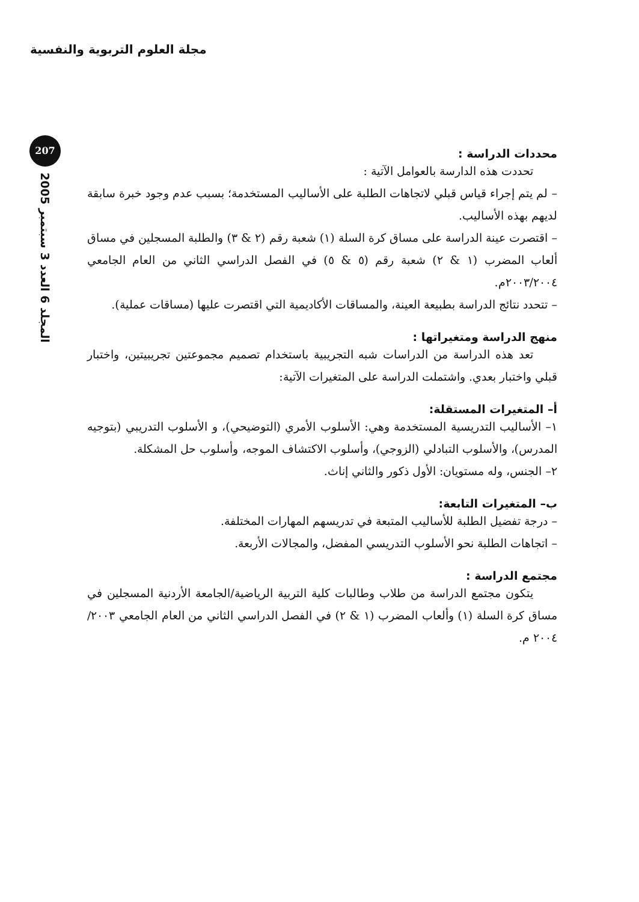مجلة العلوم التربوية والنفسية
207
المجلد 6 العدد 3 سبتمبر 2005
محددات الدراسة :
تحددت هذه الدارسة بالعوامل الآتية :
– لم يتم إجراء قياس قبلي لاتجاهات الطلبة على الأساليب المستخدمة؛ بسبب عدم وجود خبرة سابقة لديهم بهذه الأساليب.
– اقتصرت عينة الدراسة على مساق كرة السلة (١) شعبة رقم (٢ & ٣) والطلبة المسجلين في مساق ألعاب المضرب (١ & ٢) شعبة رقم (٥ & ٥) في الفصل الدراسي الثاني من العام الجامعي ٢٠٠٣/٢٠٠٤م.
– تتحدد نتائج الدراسة بطبيعة العينة، والمساقات الأكاديمية التي اقتصرت عليها (مساقات عملية).
منهج الدراسة ومتغيراتها :
تعد هذه الدراسة من الدراسات شبه التجريبية باستخدام تصميم مجموعتين تجريبيتين، واختبار قبلي واختبار بعدي. واشتملت الدراسة على المتغيرات الآتية:
أ– المتغيرات المستقلة:
١– الأساليب التدريسية المستخدمة وهي: الأسلوب الأمري (التوضيحي)، و الأسلوب التدريبي (بتوجيه المدرس)، والأسلوب التبادلي (الزوجي)، وأسلوب الاكتشاف الموجه، وأسلوب حل المشكلة.
٢– الجنس، وله مستويان: الأول ذكور والثاني إناث.
ب– المتغيرات التابعة:
– درجة تفضيل الطلبة للأساليب المتبعة في تدريسهم المهارات المختلفة.
– اتجاهات الطلبة نحو الأسلوب التدريسي المفضل، والمجالات الأربعة.
مجتمع الدراسة :
يتكون مجتمع الدراسة من طلاب وطالبات كلية التربية الرياضية/الجامعة الأردنية المسجلين في مساق كرة السلة (١) وألعاب المضرب (١ & ٢) في الفصل الدراسي الثاني من العام الجامعي ٢٠٠٣/ ٢٠٠٤ م.